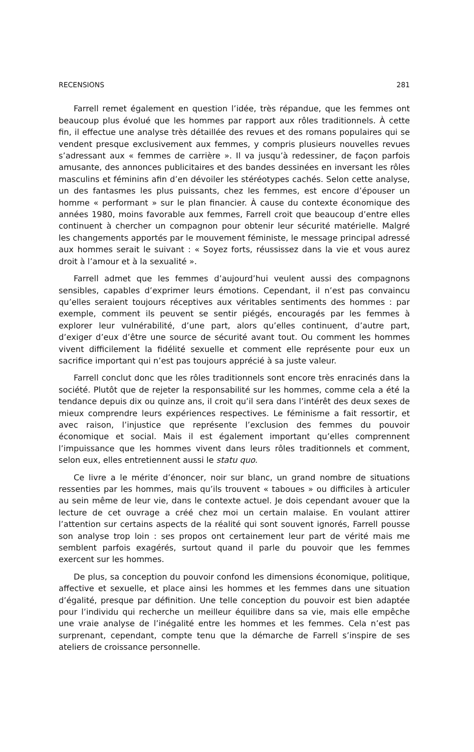RECENSIONS 281
Farrell remet également en question l’idée, très répandue, que les femmes ont beaucoup plus évolué que les hommes par rapport aux rôles traditionnels. À cette fin, il effectue une analyse très détaillée des revues et des romans populaires qui se vendent presque exclusivement aux femmes, y compris plusieurs nouvelles revues s’adressant aux « femmes de carrière ». Il va jusqu’à redessiner, de façon parfois amusante, des annonces publicitaires et des bandes dessinées en inversant les rôles masculins et féminins afin d’en dévoiler les stéréotypes cachés. Selon cette analyse, un des fantasmes les plus puissants, chez les femmes, est encore d’épouser un homme « performant » sur le plan financier. À cause du contexte économique des années 1980, moins favorable aux femmes, Farrell croit que beaucoup d’entre elles continuent à chercher un compagnon pour obtenir leur sécurité matérielle. Malgré les changements apportés par le mouvement féministe, le message principal adressé aux hommes serait le suivant : « Soyez forts, réussissez dans la vie et vous aurez droit à l’amour et à la sexualité ».
Farrell admet que les femmes d’aujourd’hui veulent aussi des compagnons sensibles, capables d’exprimer leurs émotions. Cependant, il n’est pas convaincu qu’elles seraient toujours réceptives aux véritables sentiments des hommes : par exemple, comment ils peuvent se sentir piégés, encouragés par les femmes à explorer leur vulnérabilité, d’une part, alors qu’elles continuent, d’autre part, d’exiger d’eux d’être une source de sécurité avant tout. Ou comment les hommes vivent difficilement la fidélité sexuelle et comment elle représente pour eux un sacrifice important qui n’est pas toujours apprécié à sa juste valeur.
Farrell conclut donc que les rôles traditionnels sont encore très enracinés dans la société. Plutôt que de rejeter la responsabilité sur les hommes, comme cela a été la tendance depuis dix ou quinze ans, il croit qu’il sera dans l’intérêt des deux sexes de mieux comprendre leurs expériences respectives. Le féminisme a fait ressortir, et avec raison, l’injustice que représente l’exclusion des femmes du pouvoir économique et social. Mais il est également important qu’elles comprennent l’impuissance que les hommes vivent dans leurs rôles traditionnels et comment, selon eux, elles entretiennent aussi le statu quo.
Ce livre a le mérite d’énoncer, noir sur blanc, un grand nombre de situations ressenties par les hommes, mais qu’ils trouvent « taboues » ou difficiles à articuler au sein même de leur vie, dans le contexte actuel. Je dois cependant avouer que la lecture de cet ouvrage a créé chez moi un certain malaise. En voulant attirer l’attention sur certains aspects de la réalité qui sont souvent ignorés, Farrell pousse son analyse trop loin : ses propos ont certainement leur part de vérité mais me semblent parfois exagérés, surtout quand il parle du pouvoir que les femmes exercent sur les hommes.
De plus, sa conception du pouvoir confond les dimensions économique, politique, affective et sexuelle, et place ainsi les hommes et les femmes dans une situation d’égalité, presque par définition. Une telle conception du pouvoir est bien adaptée pour l’individu qui recherche un meilleur équilibre dans sa vie, mais elle empêche une vraie analyse de l’inégalité entre les hommes et les femmes. Cela n’est pas surprenant, cependant, compte tenu que la démarche de Farrell s’inspire de ses ateliers de croissance personnelle.